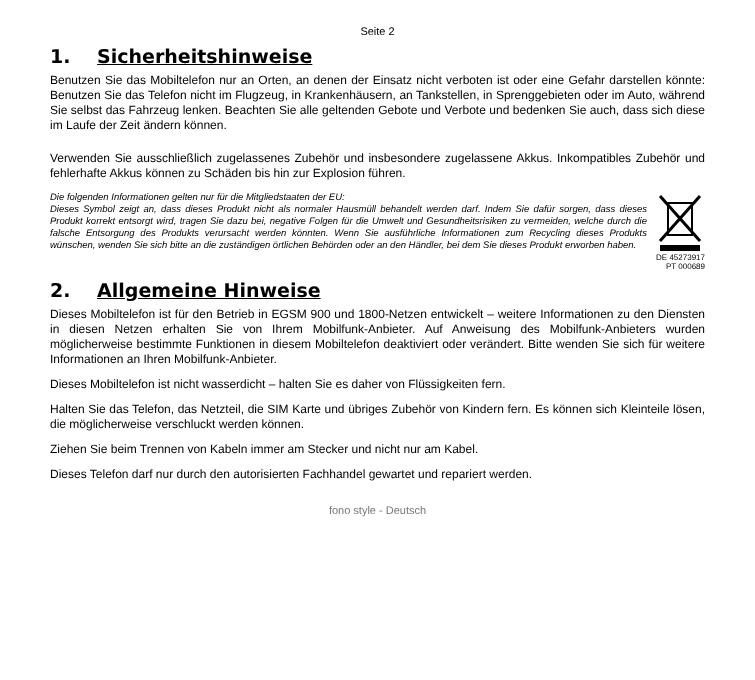Seite 2
1. Sicherheitshinweise
Benutzen Sie das Mobiltelefon nur an Orten, an denen der Einsatz nicht verboten ist oder eine Gefahr darstellen könnte: Benutzen Sie das Telefon nicht im Flugzeug, in Krankenhäusern, an Tankstellen, in Sprenggebieten oder im Auto, während Sie selbst das Fahrzeug lenken. Beachten Sie alle geltenden Gebote und Verbote und bedenken Sie auch, dass sich diese im Laufe der Zeit ändern können.
Verwenden Sie ausschließlich zugelassenes Zubehör und insbesondere zugelassene Akkus. Inkompatibles Zubehör und fehlerhafte Akkus können zu Schäden bis hin zur Explosion führen.
Die folgenden Informationen gelten nur für die Mitgliedstaaten der EU:
Dieses Symbol zeigt an, dass dieses Produkt nicht als normaler Hausmüll behandelt werden darf. Indem Sie dafür sorgen, dass dieses Produkt korrekt entsorgt wird, tragen Sie dazu bei, negative Folgen für die Umwelt und Gesundheitsrisiken zu vermeiden, welche durch die falsche Entsorgung des Produkts verursacht werden könnten. Wenn Sie ausführliche Informationen zum Recycling dieses Produkts wünschen, wenden Sie sich bitte an die zuständigen örtlichen Behörden oder an den Händler, bei dem Sie dieses Produkt erworben haben.
DE 45273917
PT 000689
2. Allgemeine Hinweise
Dieses Mobiltelefon ist für den Betrieb in EGSM 900 und 1800-Netzen entwickelt – weitere Informationen zu den Diensten in diesen Netzen erhalten Sie von Ihrem Mobilfunk-Anbieter. Auf Anweisung des Mobilfunk-Anbieters wurden möglicherweise bestimmte Funktionen in diesem Mobiltelefon deaktiviert oder verändert. Bitte wenden Sie sich für weitere Informationen an Ihren Mobilfunk-Anbieter.
Dieses Mobiltelefon ist nicht wasserdicht – halten Sie es daher von Flüssigkeiten fern.
Halten Sie das Telefon, das Netzteil, die SIM Karte und übriges Zubehör von Kindern fern. Es können sich Kleinteile lösen, die möglicherweise verschluckt werden können.
Ziehen Sie beim Trennen von Kabeln immer am Stecker und nicht nur am Kabel.
Dieses Telefon darf nur durch den autorisierten Fachhandel gewartet und repariert werden.
fono style - Deutsch